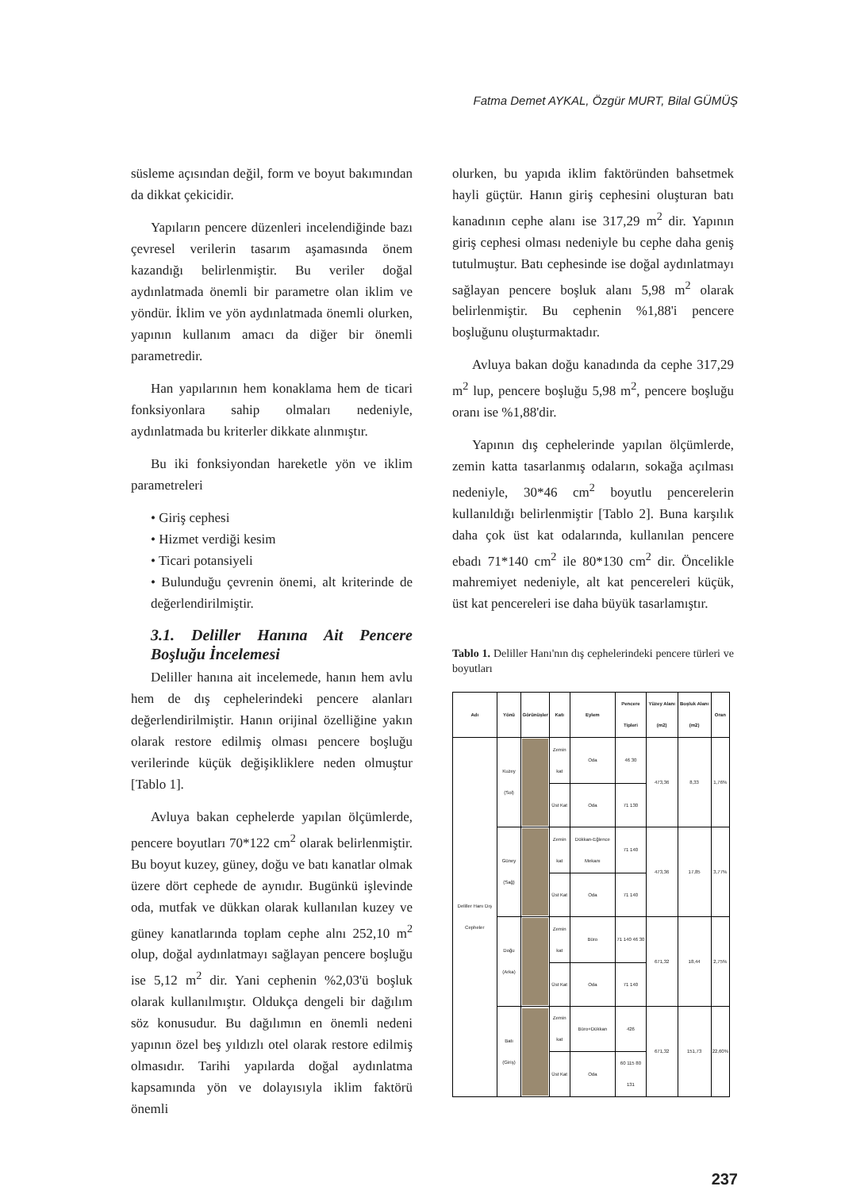Fatma Demet AYKAL, Özgür MURT, Bilal GÜMÜŞ
süsleme açısından değil, form ve boyut bakımından da dikkat çekicidir.
Yapıların pencere düzenleri incelendiğinde bazı çevresel verilerin tasarım aşamasında önem kazandığı belirlenmiştir. Bu veriler doğal aydınlatmada önemli bir parametre olan iklim ve yöndür. İklim ve yön aydınlatmada önemli olurken, yapının kullanım amacı da diğer bir önemli parametredir.
Han yapılarının hem konaklama hem de ticari fonksiyonlara sahip olmaları nedeniyle, aydınlatmada bu kriterler dikkate alınmıştır.
Bu iki fonksiyondan hareketle yön ve iklim parametreleri
• Giriş cephesi
• Hizmet verdiği kesim
• Ticari potansiyeli
• Bulunduğu çevrenin önemi, alt kriterinde de değerlendirilmiştir.
3.1. Deliller Hanına Ait Pencere Boşluğu İncelemesi
Deliller hanına ait incelemede, hanın hem avlu hem de dış cephelerindeki pencere alanları değerlendirilmiştir. Hanın orijinal özelliğine yakın olarak restore edilmiş olması pencere boşluğu verilerinde küçük değişikliklere neden olmuştur [Tablo 1].
Avluya bakan cephelerde yapılan ölçümlerde, pencere boyutları 70*122 cm<sup>2</sup> olarak belirlenmiştir. Bu boyut kuzey, güney, doğu ve batı kanatlar olmak üzere dört cephede de aynıdır. Bugünkü işlevinde oda, mutfak ve dükkan olarak kullanılan kuzey ve güney kanatlarında toplam cephe alnı 252,10 m<sup>2</sup> olup, doğal aydınlatmayı sağlayan pencere boşluğu ise 5,12 m<sup>2</sup> dir. Yani cephenin %2,03'ü boşluk olarak kullanılmıştır. Oldukça dengeli bir dağılım söz konusudur. Bu dağılımın en önemli nedeni yapının özel beş yıldızlı otel olarak restore edilmiş olmasıdır. Tarihi yapılarda doğal aydınlatma kapsamında yön ve dolayısıyla iklim faktörü önemli
olurken, bu yapıda iklim faktöründen bahsetmek hayli güçtür. Hanın giriş cephesini oluşturan batı kanadının cephe alanı ise 317,29 m<sup>2</sup> dir. Yapının giriş cephesi olması nedeniyle bu cephe daha geniş tutulmuştur. Batı cephesinde ise doğal aydınlatmayı sağlayan pencere boşluk alanı 5,98 m<sup>2</sup> olarak belirlenmiştir. Bu cephenin %1,88'i pencere boşluğunu oluşturmaktadır.
Avluya bakan doğu kanadında da cephe 317,29 m<sup>2</sup> lup, pencere boşluğu 5,98 m<sup>2</sup>, pencere boşluğu oranı ise %1,88'dir.
Yapının dış cephelerinde yapılan ölçümlerde, zemin katta tasarlanmış odaların, sokağa açılması nedeniyle, 30*46 cm<sup>2</sup> boyutlu pencerelerin kullanıldığı belirlenmiştir [Tablo 2]. Buna karşılık daha çok üst kat odalarında, kullanılan pencere ebadı 71*140 cm<sup>2</sup> ile 80*130 cm<sup>2</sup> dir. Öncelikle mahremiyet nedeniyle, alt kat pencereleri küçük, üst kat pencereleri ise daha büyük tasarlamıştır.
Tablo 1. Deliller Hanı'nın dış cephelerindeki pencere türleri ve boyutları
| Adı | Yönü | Görünüşler | Katı | Eylem | Pencere Tipleri | Yüzey Alanı (m2) | Boşluk Alanı (m2) | Oran |
| --- | --- | --- | --- | --- | --- | --- | --- | --- |
| Deliller Hanı Dış Cepheler | Kuzey (Sol) | | Zemin kat | Oda | 46 30 | 473,36 | 8,33 | 1,76% |
| | | | Üst Kat | Oda | 71 130 | | | |
| | Güney (Sağ) | | Zemin kat | Dükkan-Eğlence Mekanı | 71 140 | 473,36 | 17,85 | 3,77% |
| | | | Üst Kat | Oda | 71 140 | | | |
| | Doğu (Arka) | | Zemin kat | Büro | 71 140 46 30 | 671,32 | 18,44 | 2,75% |
| | | | Üst Kat | Oda | 71 140 | | | |
| | Batı (Giriş) | | Zemin kat | Büro+Dükkan | 426 | 671,32 | 151,73 | 22,60% |
| | | | Üst Kat | Oda | 60 115 80 131 | | | |
237